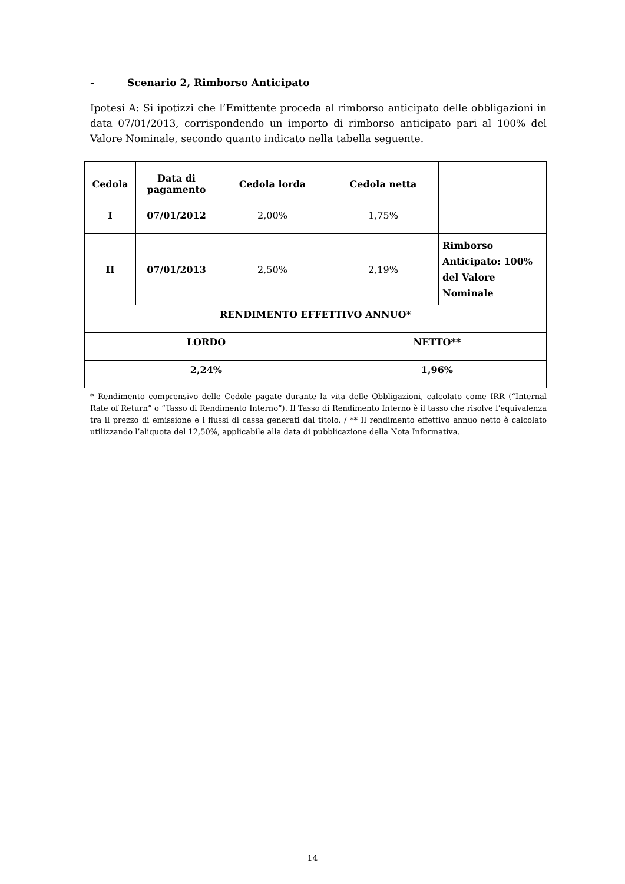- Scenario 2, Rimborso Anticipato
Ipotesi A: Si ipotizzi che l’Emittente proceda al rimborso anticipato delle obbligazioni in data 07/01/2013, corrispondendo un importo di rimborso anticipato pari al 100% del Valore Nominale, secondo quanto indicato nella tabella seguente.
| Cedola | Data di pagamento | Cedola lorda | Cedola netta | |
| --- | --- | --- | --- | --- |
| I | 07/01/2012 | 2,00% | 1,75% | |
| II | 07/01/2013 | 2,50% | 2,19% | Rimborso Anticipato: 100% del Valore Nominale |
| RENDIMENTO EFFETTIVO ANNUO* | | | | |
| LORDO | | | NETTO** | |
| 2,24% | | | 1,96% | |
* Rendimento comprensivo delle Cedole pagate durante la vita delle Obbligazioni, calcolato come IRR (“Internal Rate of Return” o “Tasso di Rendimento Interno”). Il Tasso di Rendimento Interno è il tasso che risolve l’equivalenza tra il prezzo di emissione e i flussi di cassa generati dal titolo. / ** Il rendimento effettivo annuo netto è calcolato utilizzando l’aliquota del 12,50%, applicabile alla data di pubblicazione della Nota Informativa.
14